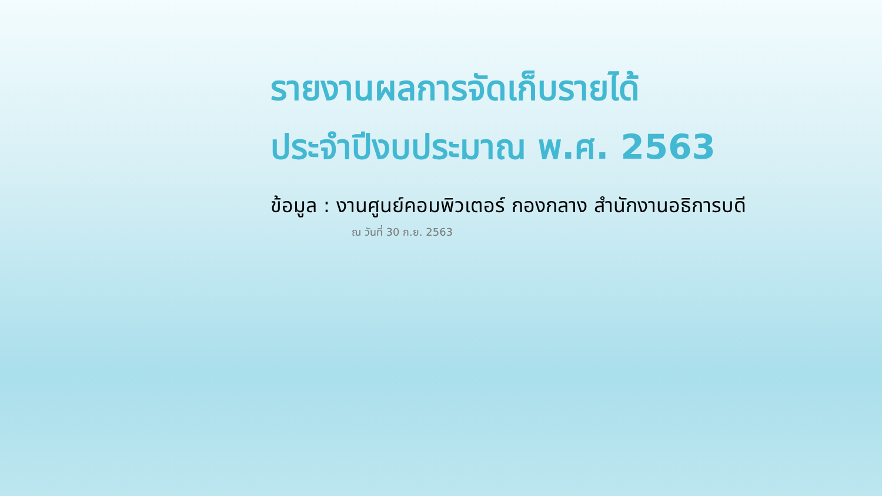รายงานผลการจัดเก็บรายได้
ประจำปีงบประมาณ พ.ศ. 2563
ข้อมูล : งานศูนย์คอมพิวเตอร์ กองกลาง สำนักงานอธิการบดี
ณ วันที่ 30 ก.ย. 2563